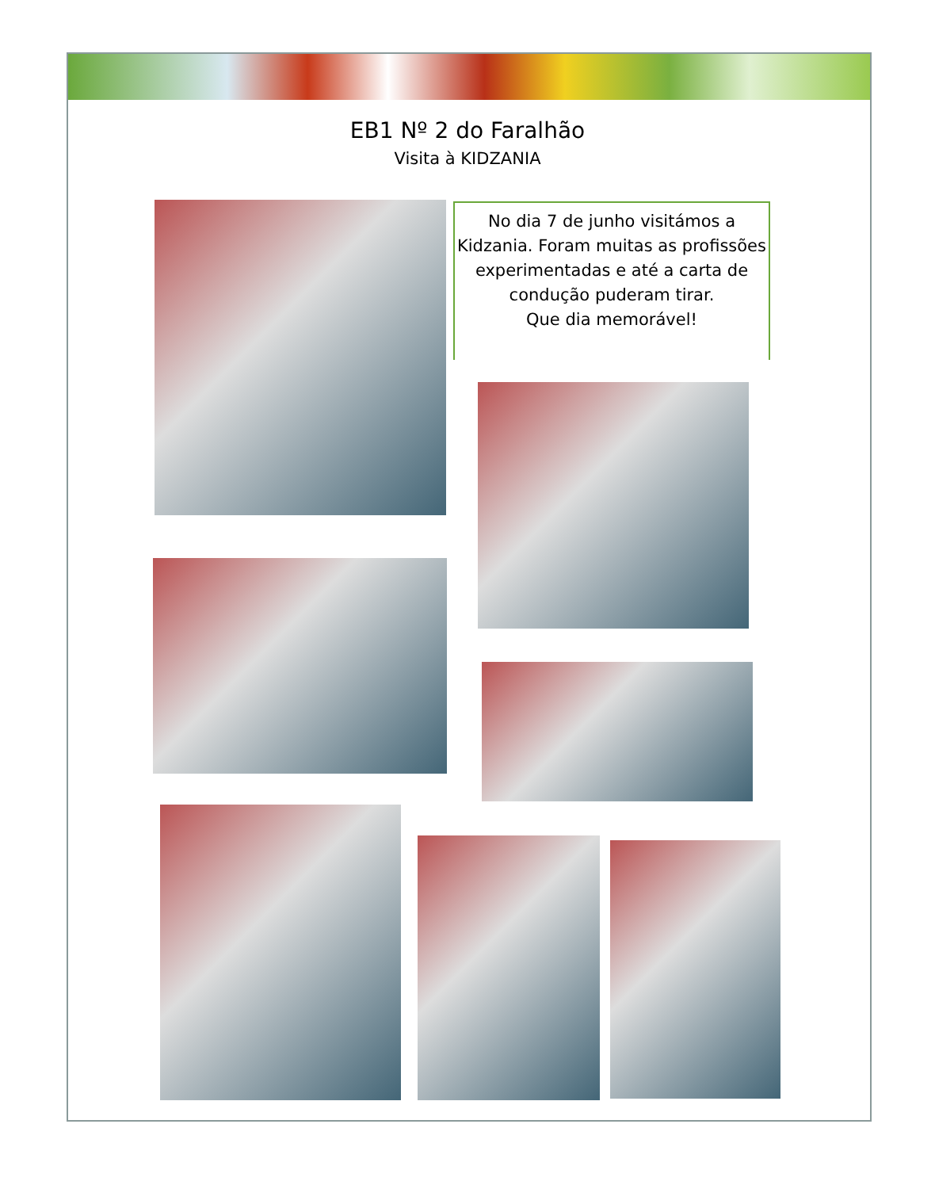EB1 Nº 2 do Faralhão
Visita à KIDZANIA
No dia 7 de junho visitámos a Kidzania. Foram muitas as profissões experimentadas e até a carta de condução puderam tirar.
Que dia memorável!